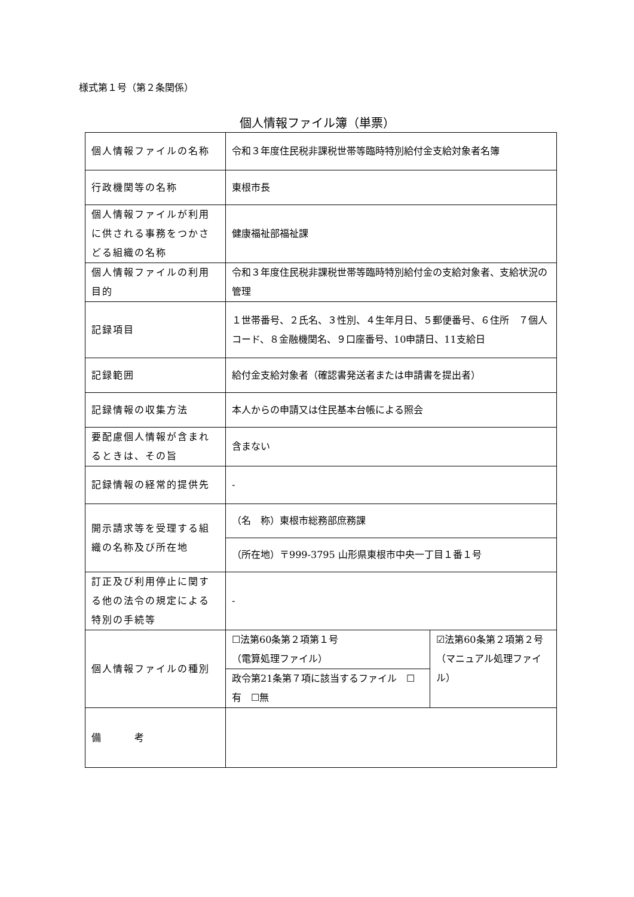様式第１号（第２条関係）
個人情報ファイル簿（単票）
| 個人情報ファイルの名称 | 令和３年度住民税非課税世帯等臨時特別給付金支給対象者名簿 | |
| 行政機関等の名称 | 東根市長 | |
| 個人情報ファイルが利用に供される事務をつかさどる組織の名称 | 健康福祉部福祉課 | |
| 個人情報ファイルの利用目的 | 令和３年度住民税非課税世帯等臨時特別給付金の支給対象者、支給状況の管理 | |
| 記録項目 | １世帯番号、２氏名、３性別、４生年月日、５郵便番号、６住所 ７個人コード、８金融機関名、９口座番号、10申請日、11支給日 | |
| 記録範囲 | 給付金支給対象者（確認書発送者または申請書を提出者） | |
| 記録情報の収集方法 | 本人からの申請又は住民基本台帳による照会 | |
| 要配慮個人情報が含まれるときは、その旨 | 含まない | |
| 記録情報の経常的提供先 | - | |
| 開示請求等を受理する組織の名称及び所在地 | （名 称）東根市総務部庶務課 | |
| | （所在地）〒999-3795 山形県東根市中央一丁目１番１号 | |
| 訂正及び利用停止に関する他の法令の規定による特別の手続等 | - | |
| 個人情報ファイルの種別 | ☐法第60条第２項第１号 （電算処理ファイル） | ☑法第60条第２項第２号 （マニュアル処理ファイル） |
| | 政令第21条第７項に該当するファイル ☐有 ☐無 | |
| 備 考 | | |